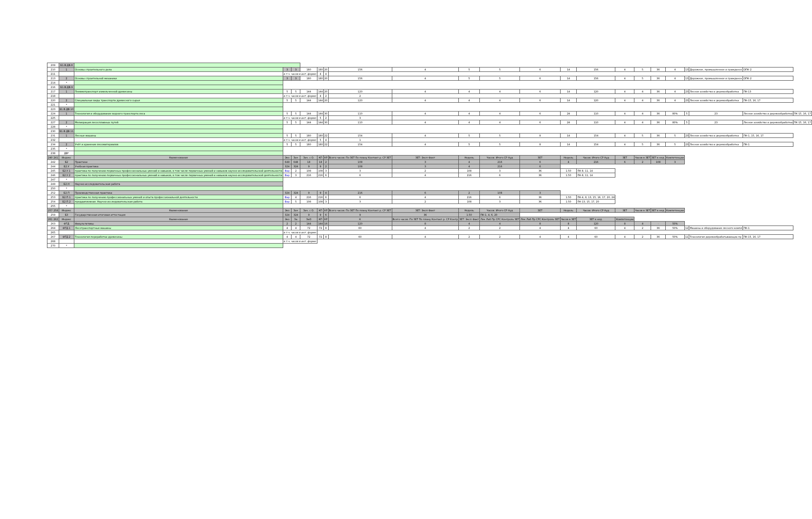| 209 | Б1.В.ДВ.8 | | | | | | | | | | | | | | | | | | | | | |
| 210 | 1 | Основы строительного дела | 3 | 3 | 180 | 180 | 20 | 156 | 4 | 5 | 5 | 6 | 14 | 156 | 4 | 5 | 36 | 4 | 13 | Дорожное, промышленное и гражданск | ОПК-2 | |
| 211 | | | в т.ч. часов в инт. форме: | | | 4 | 4 | | | | | | | | | | | | | | | |
| 213 | 2 | Основы строительной механики | 3 | 3 | 180 | 180 | 20 | 156 | 4 | 5 | 5 | 6 | 14 | 156 | 4 | 5 | 36 | 4 | 13 | Дорожное, промышленное и гражданск | ОПК-2 | |
| 214 | * | | | | | | | | | | | | | | | | | | | | | |
| 216 | Б1.В.ДВ.9 | | | | | | | | | | | | | | | | | | | | | |
| 217 | 1 | Пневмотранспорт измельченной древесины | 5 | 5 | 144 | 144 | 20 | 120 | 4 | 4 | 4 | 6 | 14 | 120 | 4 | 4 | 36 | 4 | 23 | Лесное хозяйство и деревообработка | ПК-13 | |
| 218 | | | в т.ч. часов в инт. форме: | | | 4 | 2 | 2 | | | | | | | | | | | | | | |
| 220 | 2 | Специальные виды транспорта древесного сырья | 5 | 5 | 144 | 144 | 20 | 120 | 4 | 4 | 4 | 6 | 14 | 120 | 4 | 4 | 36 | 4 | 23 | Лесное хозяйство и деревообработка | ПК-15, 16, 17 | |
| 221 | * | | | | | | | | | | | | | | | | | | | | | |
| 223 | Б1.В.ДВ.10 | | | | | | | | | | | | | | | | | | | | | |
| 224 | 1 | Технология и оборудование водного транспорта леса | 5 | 5 | 144 | 144 | 30 | 110 | 4 | 4 | 4 | 6 | 24 | 110 | 4 | 4 | 36 | 80% | 5 | 23 | Лесное хозяйство и деревообработка | ПК-15, 16, 17 |
| 225 | | | в т.ч. часов в инт. форме: | | | 5 | 2 | 3 | | | | | | | | | | | | | | |
| 227 | 2 | Мелиорация лесосплавных путей | 5 | 5 | 144 | 144 | 30 | 110 | 4 | 4 | 4 | 6 | 24 | 110 | 4 | 4 | 36 | 80% | 5 | 23 | Лесное хозяйство и деревообработка | ПК-15, 16, 17 |
| 228 | * | | | | | | | | | | | | | | | | | | | | | |
| 230 | Б1.В.ДВ.11 | | | | | | | | | | | | | | | | | | | | | |
| 231 | 1 | Лесные машины | 5 | 5 | 180 | 180 | 22 | 154 | 4 | 5 | 5 | 8 | 14 | 154 | 4 | 5 | 36 | 5 | 23 | Лесное хозяйство и деревообработка | ПК-1, 15, 16, 17 | |
| 232 | | | в т.ч. часов в инт. форме: | | | 5 | 4 | 1 | | | | | | | | | | | | | | |
| 234 | 2 | Учёт и хранение лесоматериалов | 5 | 5 | 180 | 180 | 22 | 154 | 4 | 5 | 5 | 8 | 14 | 154 | 4 | 5 | 36 | 5 | 23 | Лесное хозяйство и деревообработка | ПК-1 | |
| 235 | * | | | | | | | | | | | | | | | | | | | | | |
| 238 | ДВ* | | | | | | | | | | | | | | | | | | | | | |
| 240 241 | Индекс | Наименование | Экз | Зач | Зач. с О. | КП | КР | Всего часов: По ЗЕТ По плану Контакт.р. СР ЗЕТ | ЗЕТ: Эксп Факт | Недель | Часов: Итого СР Ауд | ЗЕТ | Недель | Часов: Итого СР Ауд | ЗЕТ | Часов в ЗЕТ | ЗЕТ в нед. | Компетенции | | | | |
| 242 | Б2 | Практики | 648 | 648 | 18 | 18 | 2 | 108 | 3 | 4 | 216 | 6 | 4 | 216 | 6 | 2 | 108 | 3 | | | | |
| 244 | Б2.У | Учебная практика | 324 | 324 | 9 | 9 | 2 | 108 | 3 | 4 | 216 | 6 | | | | | | | | | | |
| 245 | Б2.У.1 | практика по получению первичных профессиональных умений и навыков, в том числе первичных умений и навыков научно-исследовательской деятельности | Вар | 2 | 108 | 108 | 3 | 3 | 2 | 108 | 3 | 36 | 1.50 | ПК-8, 11, 14 | | | | | | | | |
| 246 | Б2.У.2 | практика по получению первичных профессиональных умений и навыков, в том числе первичных умений и навыков научно-исследовательской деятельности | Вар | 3 | 216 | 216 | 6 | 6 | 4 | 216 | 6 | 36 | 1.50 | ПК-8, 11, 14 | | | | | | | | |
| 247 | * | | | | | | | | | | | | | | | | | | | | | |
| 249 | Б2.Н | Научно-исследовательская работа | | | | | | | | | | | | | | | | | | | | |
| 250 | * | | | | | | | | | | | | | | | | | | | | | |
| 252 | Б2.П | Производственная практика | 324 | 324 | 9 | 9 | 4 | 216 | 6 | 2 | 108 | 3 | | | | | | | | | | |
| 253 | Б2.П.1 | практика по получению профессиональных умений и опыта профессиональной деятельности | Вар | 4 | 216 | 216 | 6 | 6 | 4 | 216 | 6 | 36 | 1.50 | ПК-4, 8, 13, 15, 16, 17, 20, 24 | | | | | | | | |
| 254 | Б2.П.2 | преддипломная. Научно-исследовательская работа | Вар | 5 | 108 | 108 | 3 | 3 | 2 | 108 | 3 | 36 | 1.50 | ПК-13, 15, 17, 20 | | | | | | | | |
| 255 | * | | | | | | | | | | | | | | | | | | | | | |
| 257 258 | Индекс | Наименование | Экз | Зач | Зач. с О. | КП | КР | Всего часов: По ЗЕТ По плану Контакт.р. СР ЗЕТ | ЗЕТ: Эксп Факт | Недель | Часов: Итого СР Ауд | ЗЕТ | Недель | Часов: Итого СР Ауд | ЗЕТ | Часов в ЗЕТ | ЗЕТ в нед. | Компетенции | | | | |
| 259 | Б3 | Государственная итоговая аттестация | 324 | 324 | 9 | 9 | 6 | 9 | 36 | 1.50 | ПК-1, 4, 6, 20 | | | | | | | | | | | |
| 261 262 | Индекс | Наименование | Экз | За | ЗаО | КП | КР | К | Всего часов: По ЗЕТ По плану Контакт.р. СР Контр | ЗЕТ: Эксп Факт | Лек Лаб Пр СРС Контроль ЗЕТ | Лек Лаб Пр СРС Контроль ЗЕТ | Часов в ЗЕТ | ЗЕТ в нед. | Компетенции | | | | | | | |
| 263 | ФТД | Факультативы | 2 | 2 | 144 | 144 | 16 | 120 | 8 | 4 | 4 | 8 | 8 | 120 | 8 | 4 | - | 50% | | | | |
| 264 | ФТД.1 | Лесотранспортные машины | 4 | 4 | 72 | 72 | 8 | 60 | 4 | 2 | 2 | 4 | 4 | 60 | 4 | 2 | 36 | 50% | 12 | Машины и оборудование лесного компл | ПК-1 | |
| 265 | | | в т.ч. часов в инт. форме: | | | | | | | | | | | | | | | | | | | |
| 267 | ФТД.2 | Технология переработки древесины | 4 | 4 | 72 | 72 | 8 | 60 | 4 | 2 | 2 | 4 | 4 | 60 | 4 | 2 | 36 | 50% | 11 | Технология деревообрабатывающих пр | ПК-15, 16, 17 | |
| 268 | | | в т.ч. часов в инт. форме: | | | | | | | | | | | | | | | | | | | |
| 270 | * | | | | | | | | | | | | | | | | | | | | | |